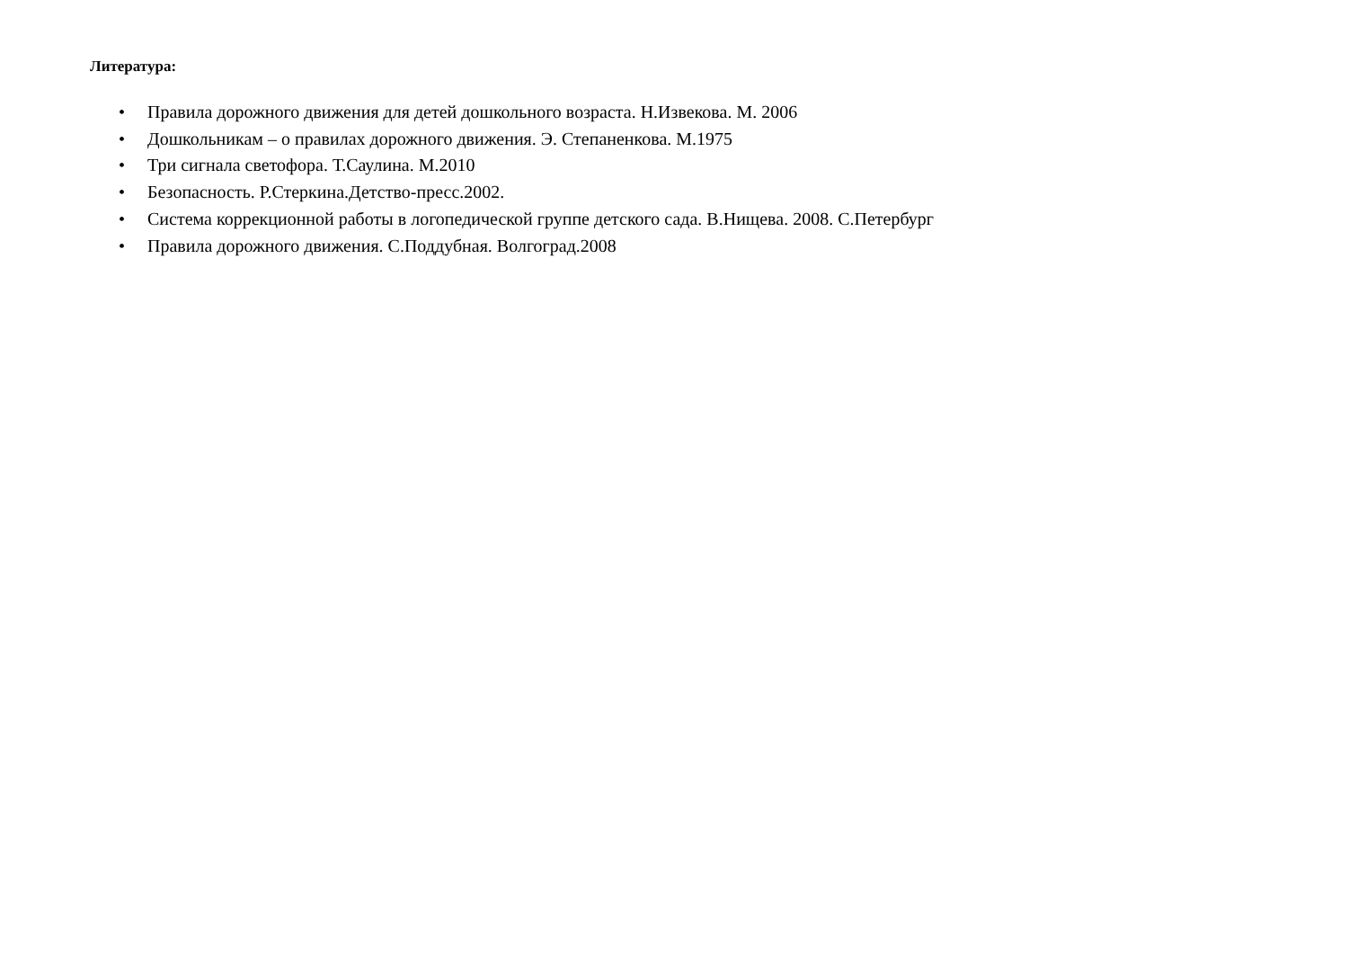Литература:
• Правила дорожного движения для детей дошкольного возраста. Н.Извекова. М. 2006
• Дошкольникам – о правилах дорожного движения. Э. Степаненкова. М.1975
• Три сигнала светофора. Т.Саулина. М.2010
• Безопасность. Р.Стеркина.Детство-пресс.2002.
• Система коррекционной работы в логопедической группе детского сада. В.Нищева. 2008. С.Петербург
• Правила дорожного движения. С.Поддубная. Волгоград.2008